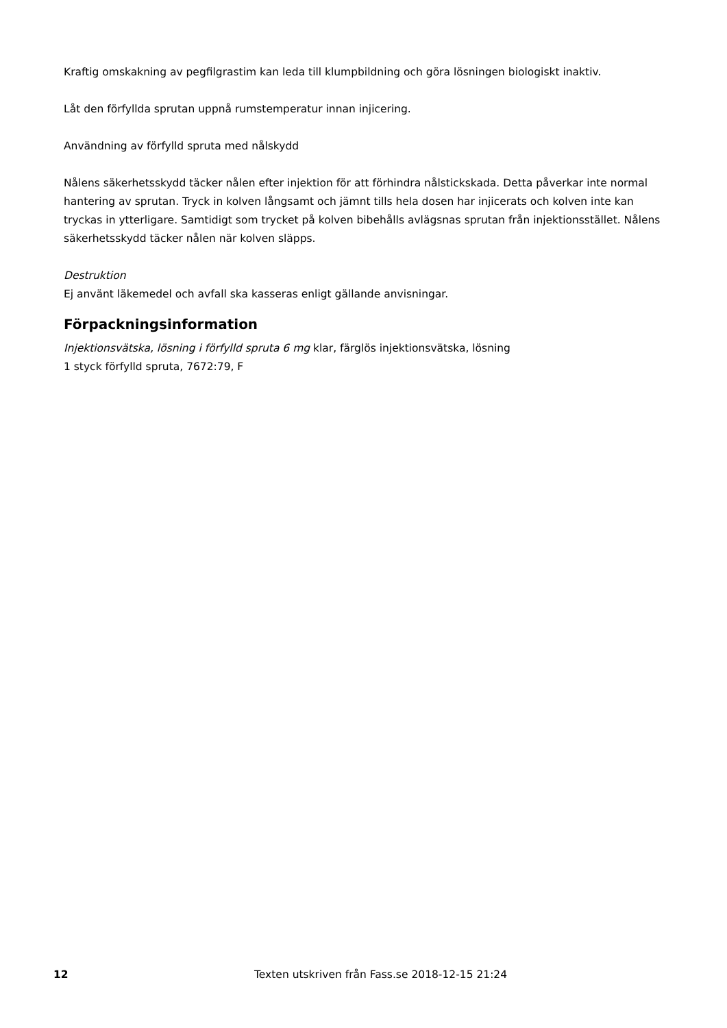Kraftig omskakning av pegfilgrastim kan leda till klumpbildning och göra lösningen biologiskt inaktiv.
Låt den förfyllda sprutan uppnå rumstemperatur innan injicering.
Användning av förfylld spruta med nålskydd
Nålens säkerhetsskydd täcker nålen efter injektion för att förhindra nålstickskada. Detta påverkar inte normal hantering av sprutan. Tryck in kolven långsamt och jämnt tills hela dosen har injicerats och kolven inte kan tryckas in ytterligare. Samtidigt som trycket på kolven bibehålls avlägsnas sprutan från injektionsstället. Nålens säkerhetsskydd täcker nålen när kolven släpps.
Destruktion
Ej använt läkemedel och avfall ska kasseras enligt gällande anvisningar.
Förpackningsinformation
Injektionsvätska, lösning i förfylld spruta 6 mg klar, färglös injektionsvätska, lösning
1 styck förfylld spruta, 7672:79, F
12 Texten utskriven från Fass.se 2018-12-15 21:24